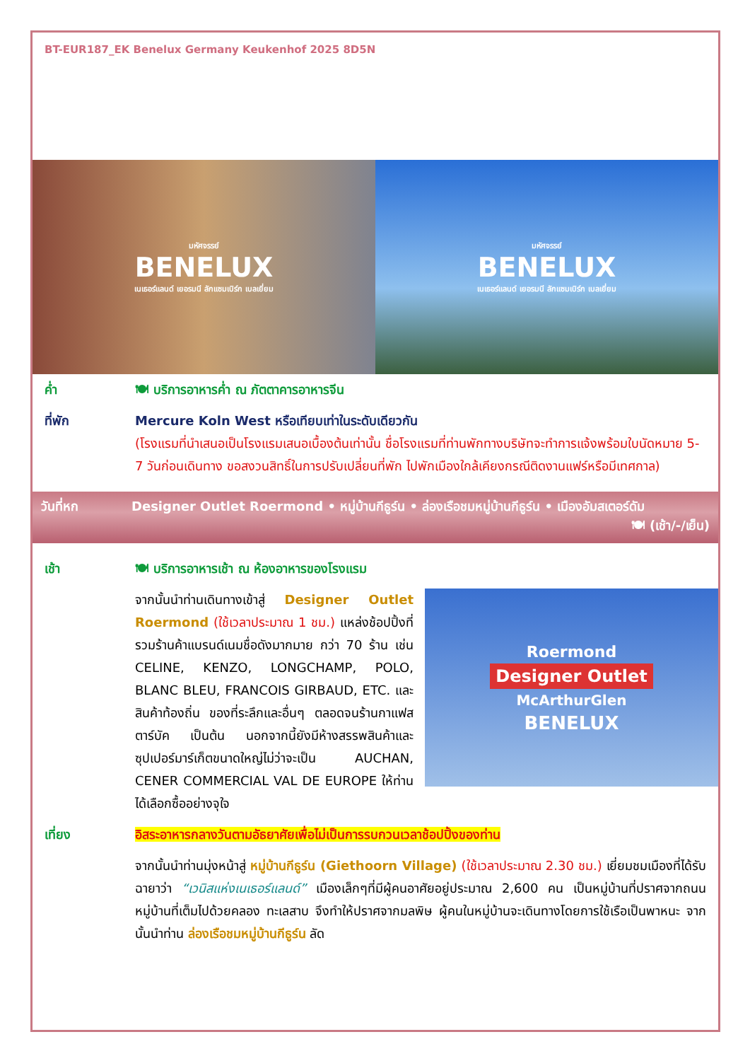BT-EUR187_EK Benelux Germany Keukenhof 2025 8D5N
มหัศจรรย์
BENELUX
เนเธอร์แลนด์ เยอรมนี ลักแซมเบิร์ก เบลเยี่ยม
มหัศจรรย์
BENELUX
เนเธอร์แลนด์ เยอรมนี ลักแซมเบิร์ก เบลเยี่ยม
ค่ำ 🍽 บริการอาหารค่ำ ณ ภัตตาคารอาหารจีน
ที่พัก Mercure Koln West หรือเทียบเท่าในระดับเดียวกัน
(โรงแรมที่นำเสนอเป็นโรงแรมเสนอเบื้องต้นเท่านั้น ชื่อโรงแรมที่ท่านพักทางบริษัทจะทำการแจ้งพร้อมใบนัดหมาย 5-7 วันก่อนเดินทาง ขอสงวนสิทธิ์ในการปรับเปลี่ยนที่พัก ไปพักเมืองใกล้เคียงกรณีติดงานแฟร์หรือมีเทศกาล)
วันที่หก Designer Outlet Roermond • หมู่บ้านกีธูร์น • ล่องเรือชมหมู่บ้านกีธูร์น • เมืองอัมสเตอร์ดัม
🍽 (เช้า/-/เย็น)
เช้า 🍽 บริการอาหารเช้า ณ ห้องอาหารของโรงแรม
Roermond
Designer Outlet
McArthurGlen
BENELUX
จากนั้นนำท่านเดินทางเข้าสู่ Designer Outlet Roermond (ใช้เวลาประมาณ 1 ชม.) แหล่งช้อปปิ้งที่รวมร้านค้าแบรนด์เนมชื่อดังมากมาย กว่า 70 ร้าน เช่น CELINE, KENZO, LONGCHAMP, POLO, BLANC BLEU, FRANCOIS GIRBAUD, ETC. และสินค้าท้องถิ่น ของที่ระลึกและอื่นๆ ตลอดจนร้านกาแฟสตาร์บัค เป็นต้น นอกจากนี้ยังมีห้างสรรพสินค้าและซุปเปอร์มาร์เก็ตขนาดใหญ่ไม่ว่าจะเป็น AUCHAN, CENER COMMERCIAL VAL DE EUROPE ให้ท่านได้เลือกซื้ออย่างจุใจ
เที่ยง อิสระอาหารกลางวันตามอัธยาศัยเพื่อไม่เป็นการรบกวนเวลาช้อปปิ้งของท่าน
จากนั้นนำท่านมุ่งหน้าสู่ หมู่บ้านกีธูร์น (Giethoorn Village) (ใช้เวลาประมาณ 2.30 ชม.) เยี่ยมชมเมืองที่ได้รับฉายาว่า “เวนิสแห่งเนเธอร์แลนด์” เมืองเล็กๆที่มีผู้คนอาศัยอยู่ประมาณ 2,600 คน เป็นหมู่บ้านที่ปราศจากถนนหมู่บ้านที่เต็มไปด้วยคลอง ทะเลสาบ จึงทำให้ปราศจากมลพิษ ผู้คนในหมู่บ้านจะเดินทางโดยการใช้เรือเป็นพาหนะ จากนั้นนำท่าน ล่องเรือชมหมู่บ้านกีธูร์น ลัด